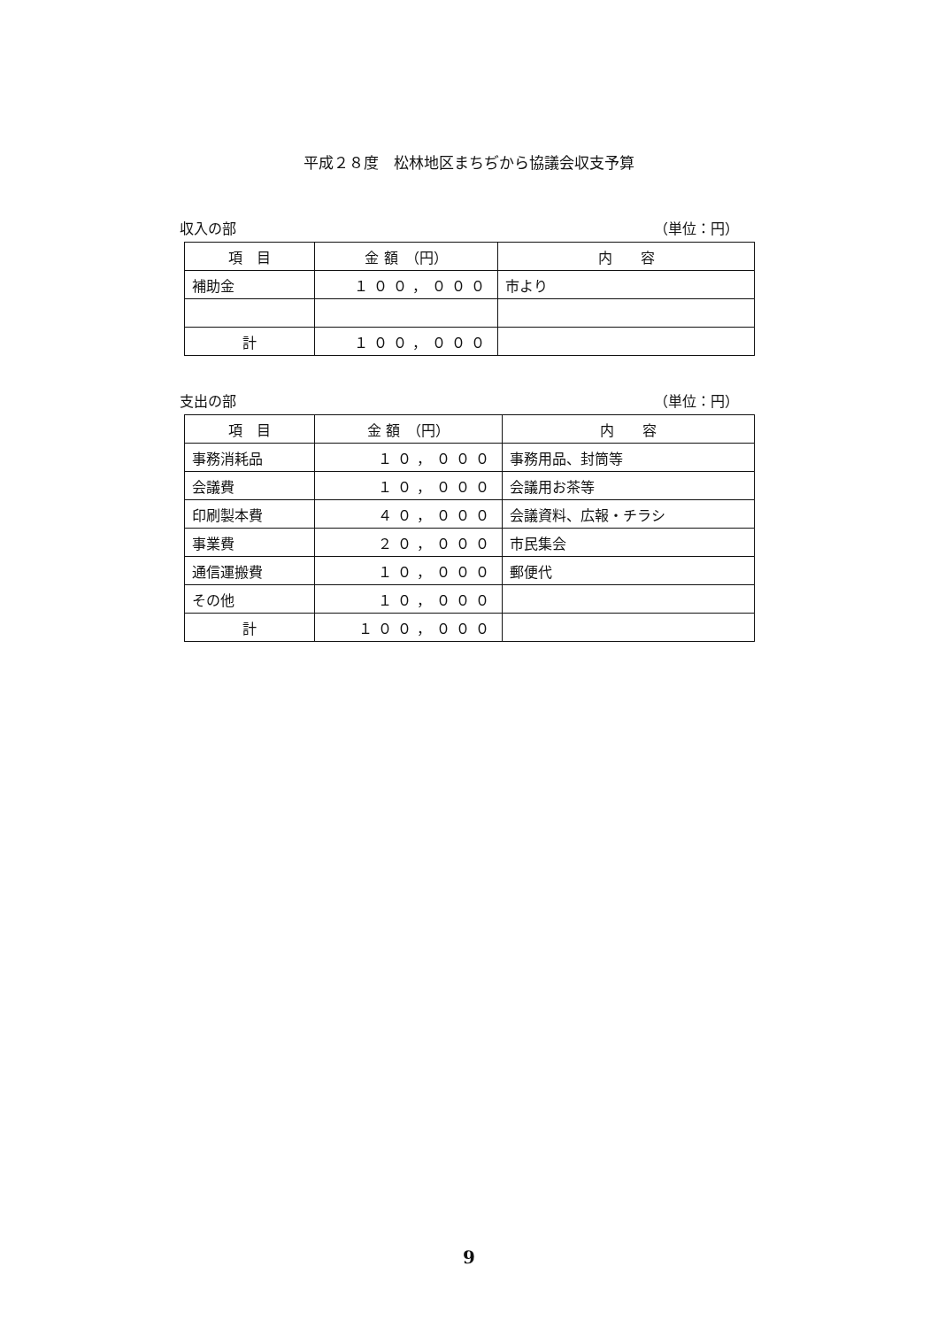平成２８度　松林地区まちぢから協議会収支予算
収入の部 （単位：円）
| 項 目 | 金 額 （円） | 内 容 |
| --- | --- | --- |
| 補助金 | １００，０００ | 市より |
| 計 | １００，０００ | |
支出の部 （単位：円）
| 項 目 | 金 額 （円） | 内 容 |
| --- | --- | --- |
| 事務消耗品 | １０，０００ | 事務用品、封筒等 |
| 会議費 | １０，０００ | 会議用お茶等 |
| 印刷製本費 | ４０，０００ | 会議資料、広報・チラシ |
| 事業費 | ２０，０００ | 市民集会 |
| 通信運搬費 | １０，０００ | 郵便代 |
| その他 | １０，０００ | |
| 計 | １００，０００ | |
9